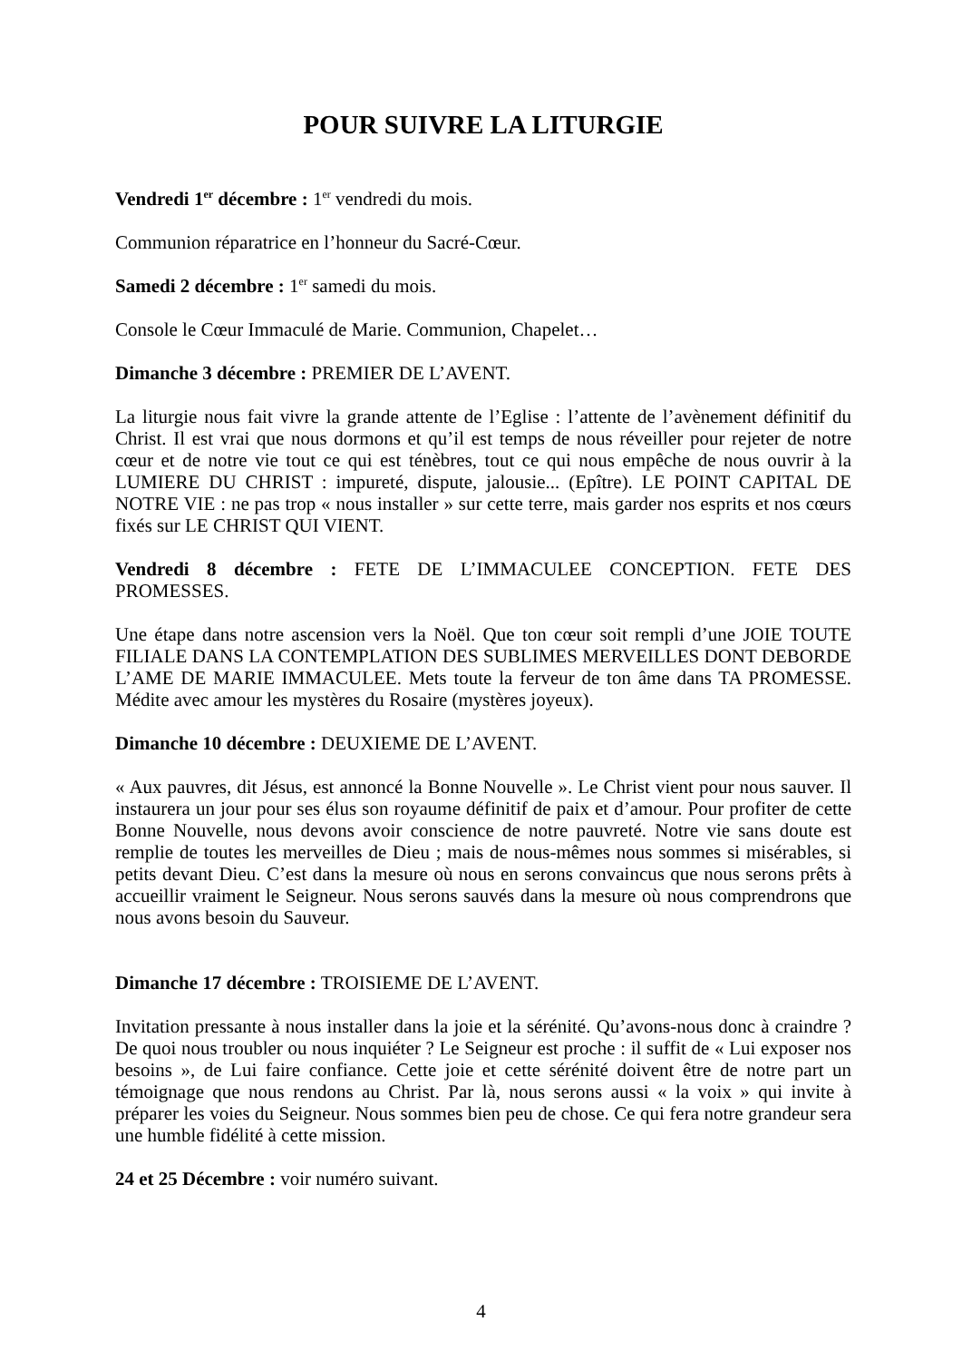POUR SUIVRE LA LITURGIE
Vendredi 1<sup>er</sup> décembre : 1<sup>er</sup> vendredi du mois.
Communion réparatrice en l’honneur du Sacré-Cœur.
Samedi 2 décembre : 1<sup>er</sup> samedi du mois.
Console le Cœur Immaculé de Marie. Communion, Chapelet…
Dimanche 3 décembre : PREMIER DE L’AVENT.
La liturgie nous fait vivre la grande attente de l’Eglise : l’attente de l’avènement définitif du Christ. Il est vrai que nous dormons et qu’il est temps de nous réveiller pour rejeter de notre cœur et de notre vie tout ce qui est ténèbres, tout ce qui nous empêche de nous ouvrir à la LUMIERE DU CHRIST : impureté, dispute, jalousie... (Epître). LE POINT CAPITAL DE NOTRE VIE : ne pas trop « nous installer » sur cette terre, mais garder nos esprits et nos cœurs fixés sur LE CHRIST QUI VIENT.
Vendredi 8 décembre : FETE DE L’IMMACULEE CONCEPTION. FETE DES PROMESSES.
Une étape dans notre ascension vers la Noël. Que ton cœur soit rempli d’une JOIE TOUTE FILIALE DANS LA CONTEMPLATION DES SUBLIMES MERVEILLES DONT DEBORDE L’AME DE MARIE IMMACULEE. Mets toute la ferveur de ton âme dans TA PROMESSE. Médite avec amour les mystères du Rosaire (mystères joyeux).
Dimanche 10 décembre : DEUXIEME DE L’AVENT.
« Aux pauvres, dit Jésus, est annoncé la Bonne Nouvelle ». Le Christ vient pour nous sauver. Il instaurera un jour pour ses élus son royaume définitif de paix et d’amour. Pour profiter de cette Bonne Nouvelle, nous devons avoir conscience de notre pauvreté. Notre vie sans doute est remplie de toutes les merveilles de Dieu ; mais de nous-mêmes nous sommes si misérables, si petits devant Dieu. C’est dans la mesure où nous en serons convaincus que nous serons prêts à accueillir vraiment le Seigneur. Nous serons sauvés dans la mesure où nous comprendrons que nous avons besoin du Sauveur.
Dimanche 17 décembre : TROISIEME DE L’AVENT.
Invitation pressante à nous installer dans la joie et la sérénité. Qu’avons-nous donc à craindre ? De quoi nous troubler ou nous inquiéter ? Le Seigneur est proche : il suffit de « Lui exposer nos besoins », de Lui faire confiance. Cette joie et cette sérénité doivent être de notre part un témoignage que nous rendons au Christ. Par là, nous serons aussi « la voix » qui invite à préparer les voies du Seigneur. Nous sommes bien peu de chose. Ce qui fera notre grandeur sera une humble fidélité à cette mission.
24 et 25 Décembre : voir numéro suivant.
4